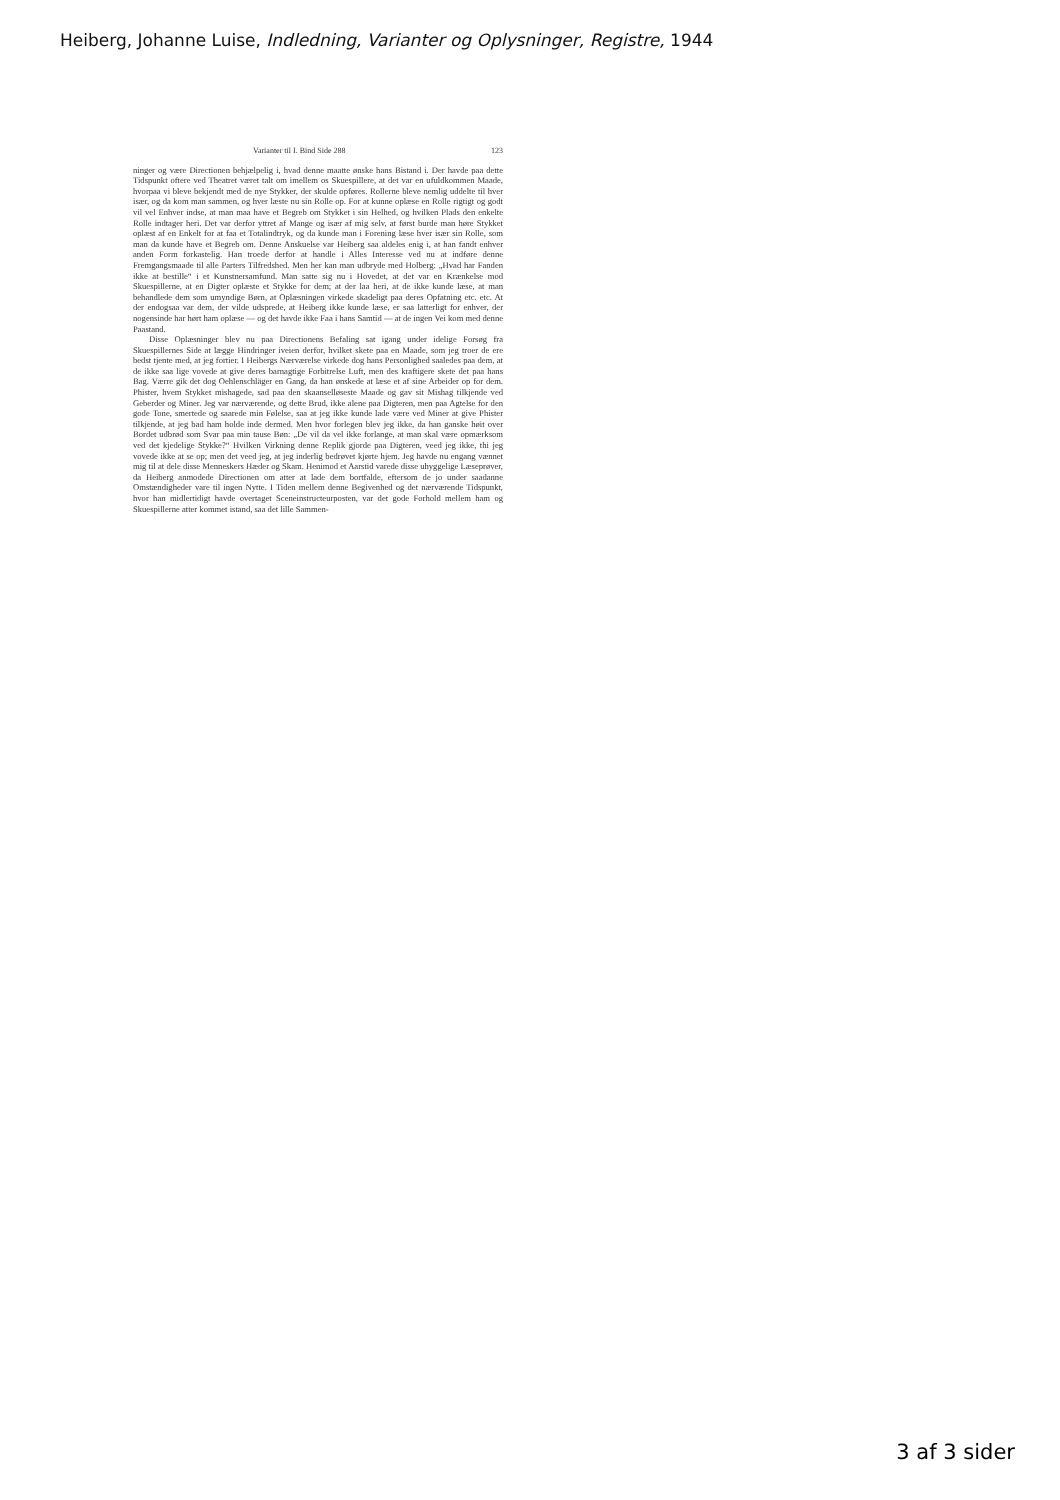Heiberg, Johanne Luise, Indledning, Varianter og Oplysninger, Registre, 1944
Varianter til I. Bind Side 288 123
ninger og være Directionen behjælpelig i, hvad denne maatte ønske hans Bistand i. Der havde paa dette Tidspunkt oftere ved Theatret været talt om imellem os Skuespillere, at det var en ufuldkommen Maade, hvorpaa vi bleve bekjendt med de nye Stykker, der skulde opføres. Rollerne bleve nemlig uddelte til hver især, og da kom man sammen, og hver læste nu sin Rolle op. For at kunne oplæse en Rolle rigtigt og godt vil vel Enhver indse, at man maa have et Begreb om Stykket i sin Helhed, og hvilken Plads den enkelte Rolle indtager heri. Det var derfor yttret af Mange og især af mig selv, at først burde man høre Stykket oplæst af en Enkelt for at faa et Totalindtryk, og da kunde man i Forening læse hver især sin Rolle, som man da kunde have et Begreb om. Denne Anskuelse var Heiberg saa aldeles enig i, at han fandt enhver anden Form forkastelig. Han troede derfor at handle i Alles Interesse ved nu at indføre denne Fremgangsmaade til alle Parters Tilfredshed. Men her kan man udbryde med Holberg: „Hvad har Fanden ikke at bestille“ i et Kunstnersamfund. Man satte sig nu i Hovedet, at det var en Krænkelse mod Skuespillerne, at en Digter oplæste et Stykke for dem; at der laa heri, at de ikke kunde læse, at man behandlede dem som umyndige Børn, at Oplæsningen virkede skadeligt paa deres Opfatning etc. etc. At der endogsaa var dem, der vilde udsprede, at Heiberg ikke kunde læse, er saa latterligt for enhver, der nogensinde har hørt ham oplæse — og det havde ikke Faa i hans Samtid — at de ingen Vei kom med denne Paastand.
Disse Oplæsninger blev nu paa Directionens Befaling sat igang under idelige Forsøg fra Skuespillernes Side at lægge Hindringer iveien derfor, hvilket skete paa en Maade, som jeg troer de ere bedst tjente med, at jeg fortier. I Heibergs Nærværelse virkede dog hans Personlighed saaledes paa dem, at de ikke saa lige vovede at give deres barnagtige Forbitrelse Luft, men des kraftigere skete det paa hans Bag. Værre gik det dog Oehlenschläger en Gang, da han ønskede at læse et af sine Arbeider op for dem. Phister, hvem Stykket mishagede, sad paa den skaanselløseste Maade og gav sit Mishag tilkjende ved Geberder og Miner. Jeg var nærværende, og dette Brud, ikke alene paa Digteren, men paa Agtelse for den gode Tone, smertede og saarede min Følelse, saa at jeg ikke kunde lade være ved Miner at give Phister tilkjende, at jeg bad ham holde inde dermed. Men hvor forlegen blev jeg ikke, da han ganske høit over Bordet udbrød som Svar paa min tause Bøn: „De vil da vel ikke forlange, at man skal være opmærksom ved det kjedelige Stykke?“ Hvilken Virkning denne Replik gjorde paa Digteren, veed jeg ikke, thi jeg vovede ikke at se op; men det veed jeg, at jeg inderlig bedrøvet kjørte hjem. Jeg havde nu engang vænnet mig til at dele disse Menneskers Hæder og Skam. Henimod et Aarstid varede disse uhyggelige Læseprøver, da Heiberg anmodede Directionen om atter at lade dem bortfalde, eftersom de jo under saadanne Omstændigheder vare til ingen Nytte. I Tiden mellem denne Begivenhed og det nærværende Tidspunkt, hvor han midlertidigt havde overtaget Sceneinstructeurposten, var det gode Forhold mellem ham og Skuespillerne atter kommet istand, saa det lille Sammen-
3 af 3 sider